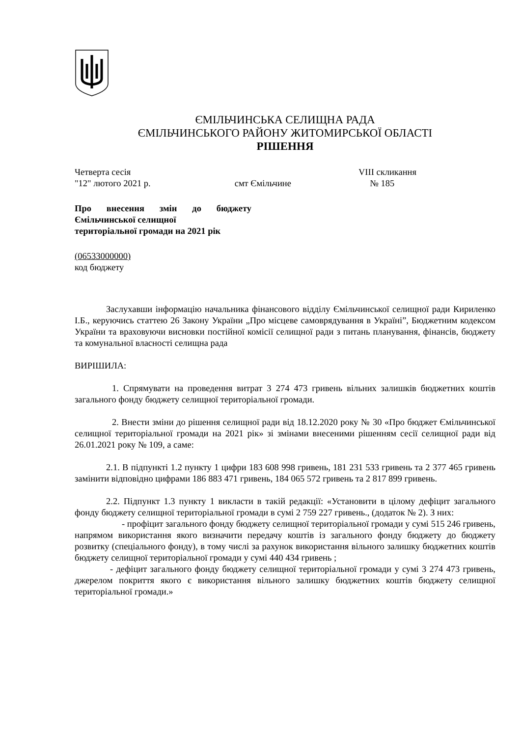ЄМІЛЬЧИНСЬКА СЕЛИЩНА РАДА
ЄМІЛЬЧИНСЬКОГО РАЙОНУ ЖИТОМИРСЬКОЇ ОБЛАСТІ
РІШЕННЯ
Четверта сесія VIII скликання
"12" лютого 2021 р. смт Ємільчине № 185
Про внесення змін до бюджету Ємільчинської селищної
територіальної громади на 2021 рік
(06533000000)
код бюджету
Заслухавши інформацію начальника фінансового відділу Ємільчинської селищної ради Кириленко І.Б., керуючись статтею 26 Закону України „Про місцеве самоврядування в Україні”, Бюджетним кодексом України та враховуючи висновки постійної комісії селищної ради з питань планування, фінансів, бюджету та комунальної власності селищна рада
ВИРІШИЛА:
1. Спрямувати на проведення витрат 3 274 473 гривень вільних залишків бюджетних коштів загального фонду бюджету селищної територіальної громади.
2. Внести зміни до рішення селищної ради від 18.12.2020 року № 30 «Про бюджет Ємільчинської селищної територіальної громади на 2021 рік» зі змінами внесеними рішенням сесії селищної ради від 26.01.2021 року № 109, а саме:
2.1. В підпункті 1.2 пункту 1 цифри 183 608 998 гривень, 181 231 533 гривень та 2 377 465 гривень замінити відповідно цифрами 186 883 471 гривень, 184 065 572 гривень та 2 817 899 гривень.
2.2. Підпункт 1.3 пункту 1 викласти в такій редакції: «Установити в цілому дефіцит загального фонду бюджету селищної територіальної громади в сумі 2 759 227 гривень., (додаток № 2). З них:
- профіцит загального фонду бюджету селищної територіальної громади у сумі 515 246 гривень, напрямом використання якого визначити передачу коштів із загального фонду бюджету до бюджету розвитку (спеціального фонду), в тому числі за рахунок використання вільного залишку бюджетних коштів бюджету селищної територіальної громади у сумі 440 434 гривень ;
- дефіцит загального фонду бюджету селищної територіальної громади у сумі 3 274 473 гривень, джерелом покриття якого є використання вільного залишку бюджетних коштів бюджету селищної територіальної громади.»